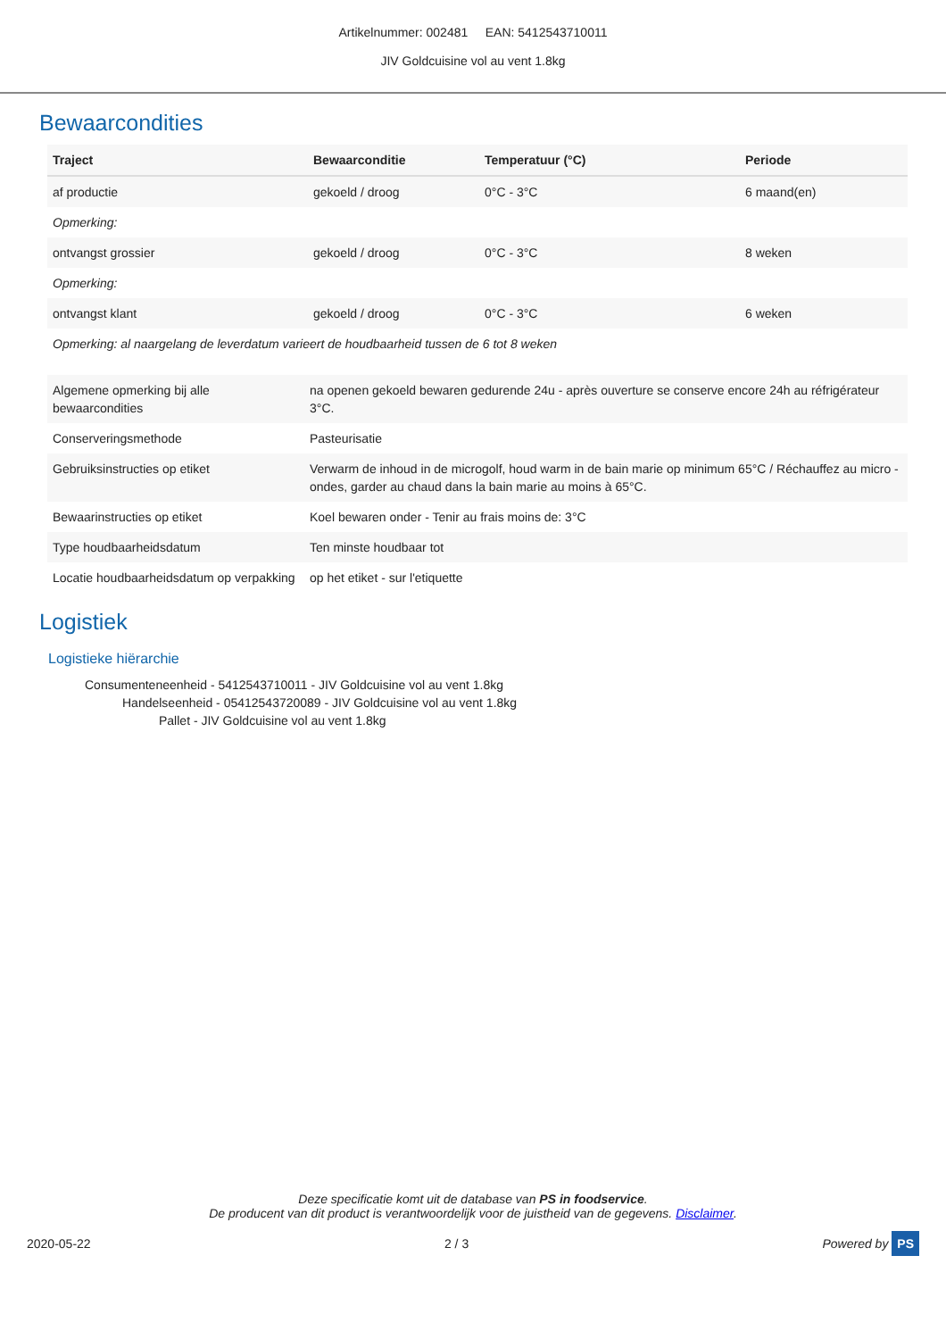Artikelnummer: 002481 EAN: 5412543710011
JIV Goldcuisine vol au vent 1.8kg
Bewaarcondities
| Traject | Bewaarconditie | Temperatuur (°C) | Periode |
| --- | --- | --- | --- |
| af productie | gekoeld / droog | 0°C - 3°C | 6 maand(en) |
| Opmerking: | | | |
| ontvangst grossier | gekoeld / droog | 0°C - 3°C | 8 weken |
| Opmerking: | | | |
| ontvangst klant | gekoeld / droog | 0°C - 3°C | 6 weken |
| Opmerking: al naargelang de leverdatum varieert de houdbaarheid tussen de 6 tot 8 weken | | | |
| Algemene opmerking bij alle bewaarcondities | na openen gekoeld bewaren gedurende 24u - après ouverture se conserve encore 24h au réfrigérateur 3°C. |
| Conserveringsmethode | Pasteurisatie |
| Gebruiksinstructies op etiket | Verwarm de inhoud in de microgolf, houd warm in de bain marie op minimum 65°C / Réchauffez au micro - ondes, garder au chaud dans la bain marie au moins à 65°C. |
| Bewaarinstructies op etiket | Koel bewaren onder - Tenir au frais moins de: 3°C |
| Type houdbaarheidsdatum | Ten minste houdbaar tot |
| Locatie houdbaarheidsdatum op verpakking | op het etiket - sur l'etiquette |
Logistiek
Logistieke hiërarchie
Consumenteneenheid - 5412543710011 - JIV Goldcuisine vol au vent 1.8kg
Handelseenheid - 05412543720089 - JIV Goldcuisine vol au vent 1.8kg
Pallet - JIV Goldcuisine vol au vent 1.8kg
Deze specificatie komt uit de database van PS in foodservice.
De producent van dit product is verantwoordelijk voor de juistheid van de gegevens. Disclaimer.
2020-05-22 2 / 3 Powered by PS